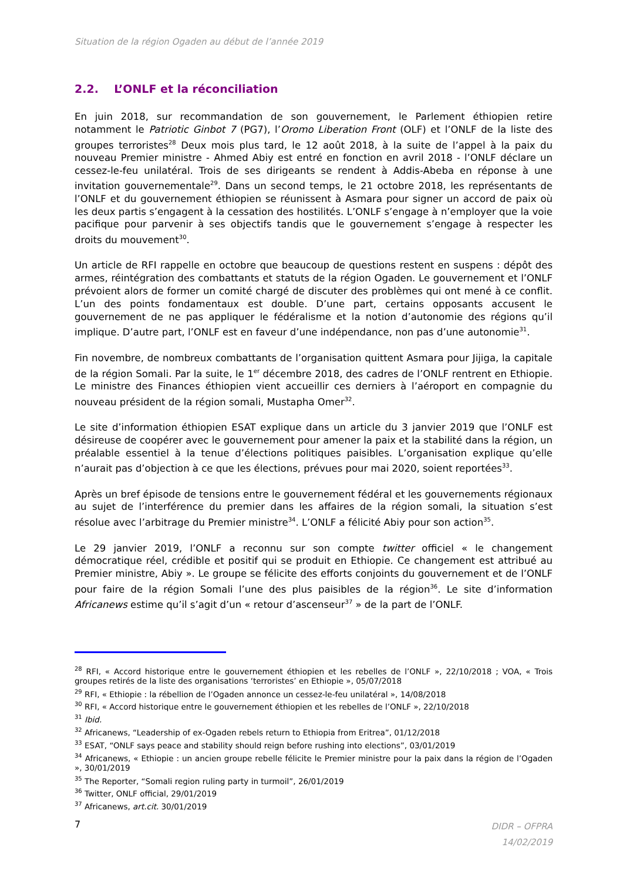Situation de la région Ogaden au début de l’année 2019
2.2. L’ONLF et la réconciliation
En juin 2018, sur recommandation de son gouvernement, le Parlement éthiopien retire notamment le Patriotic Ginbot 7 (PG7), l’Oromo Liberation Front (OLF) et l’ONLF de la liste des groupes terroristes<sup>28</sup> Deux mois plus tard, le 12 août 2018, à la suite de l’appel à la paix du nouveau Premier ministre - Ahmed Abiy est entré en fonction en avril 2018 - l’ONLF déclare un cessez-le-feu unilatéral. Trois de ses dirigeants se rendent à Addis-Abeba en réponse à une invitation gouvernementale<sup>29</sup>. Dans un second temps, le 21 octobre 2018, les représentants de l’ONLF et du gouvernement éthiopien se réunissent à Asmara pour signer un accord de paix où les deux partis s’engagent à la cessation des hostilités. L’ONLF s’engage à n’employer que la voie pacifique pour parvenir à ses objectifs tandis que le gouvernement s’engage à respecter les droits du mouvement<sup>30</sup>.
Un article de RFI rappelle en octobre que beaucoup de questions restent en suspens : dépôt des armes, réintégration des combattants et statuts de la région Ogaden. Le gouvernement et l’ONLF prévoient alors de former un comité chargé de discuter des problèmes qui ont mené à ce conflit. L’un des points fondamentaux est double. D’une part, certains opposants accusent le gouvernement de ne pas appliquer le fédéralisme et la notion d’autonomie des régions qu’il implique. D’autre part, l’ONLF est en faveur d’une indépendance, non pas d’une autonomie<sup>31</sup>.
Fin novembre, de nombreux combattants de l’organisation quittent Asmara pour Jijiga, la capitale de la région Somali. Par la suite, le 1<sup>er</sup> décembre 2018, des cadres de l’ONLF rentrent en Ethiopie. Le ministre des Finances éthiopien vient accueillir ces derniers à l’aéroport en compagnie du nouveau président de la région somali, Mustapha Omer<sup>32</sup>.
Le site d’information éthiopien ESAT explique dans un article du 3 janvier 2019 que l’ONLF est désireuse de coopérer avec le gouvernement pour amener la paix et la stabilité dans la région, un préalable essentiel à la tenue d’élections politiques paisibles. L’organisation explique qu’elle n’aurait pas d’objection à ce que les élections, prévues pour mai 2020, soient reportées<sup>33</sup>.
Après un bref épisode de tensions entre le gouvernement fédéral et les gouvernements régionaux au sujet de l’interférence du premier dans les affaires de la région somali, la situation s’est résolue avec l’arbitrage du Premier ministre<sup>34</sup>. L’ONLF a félicité Abiy pour son action<sup>35</sup>.
Le 29 janvier 2019, l’ONLF a reconnu sur son compte twitter officiel « le changement démocratique réel, crédible et positif qui se produit en Ethiopie. Ce changement est attribué au Premier ministre, Abiy ». Le groupe se félicite des efforts conjoints du gouvernement et de l’ONLF pour faire de la région Somali l’une des plus paisibles de la région<sup>36</sup>. Le site d’information Africanews estime qu’il s’agit d’un « retour d’ascenseur<sup>37</sup> » de la part de l’ONLF.
<sup>28</sup> RFI, « Accord historique entre le gouvernement éthiopien et les rebelles de l’ONLF », 22/10/2018 ; VOA, « Trois groupes retirés de la liste des organisations ‘terroristes’ en Ethiopie », 05/07/2018
<sup>29</sup> RFI, « Ethiopie : la rébellion de l’Ogaden annonce un cessez-le-feu unilatéral », 14/08/2018
<sup>30</sup> RFI, « Accord historique entre le gouvernement éthiopien et les rebelles de l’ONLF », 22/10/2018
<sup>31</sup> Ibid.
<sup>32</sup> Africanews, “Leadership of ex-Ogaden rebels return to Ethiopia from Eritrea”, 01/12/2018
<sup>33</sup> ESAT, “ONLF says peace and stability should reign before rushing into elections”, 03/01/2019
<sup>34</sup> Africanews, « Ethiopie : un ancien groupe rebelle félicite le Premier ministre pour la paix dans la région de l’Ogaden », 30/01/2019
<sup>35</sup> The Reporter, “Somali region ruling party in turmoil”, 26/01/2019
<sup>36</sup> Twitter, ONLF official, 29/01/2019
<sup>37</sup> Africanews, art.cit. 30/01/2019
7
DIDR – OFPRA
14/02/2019